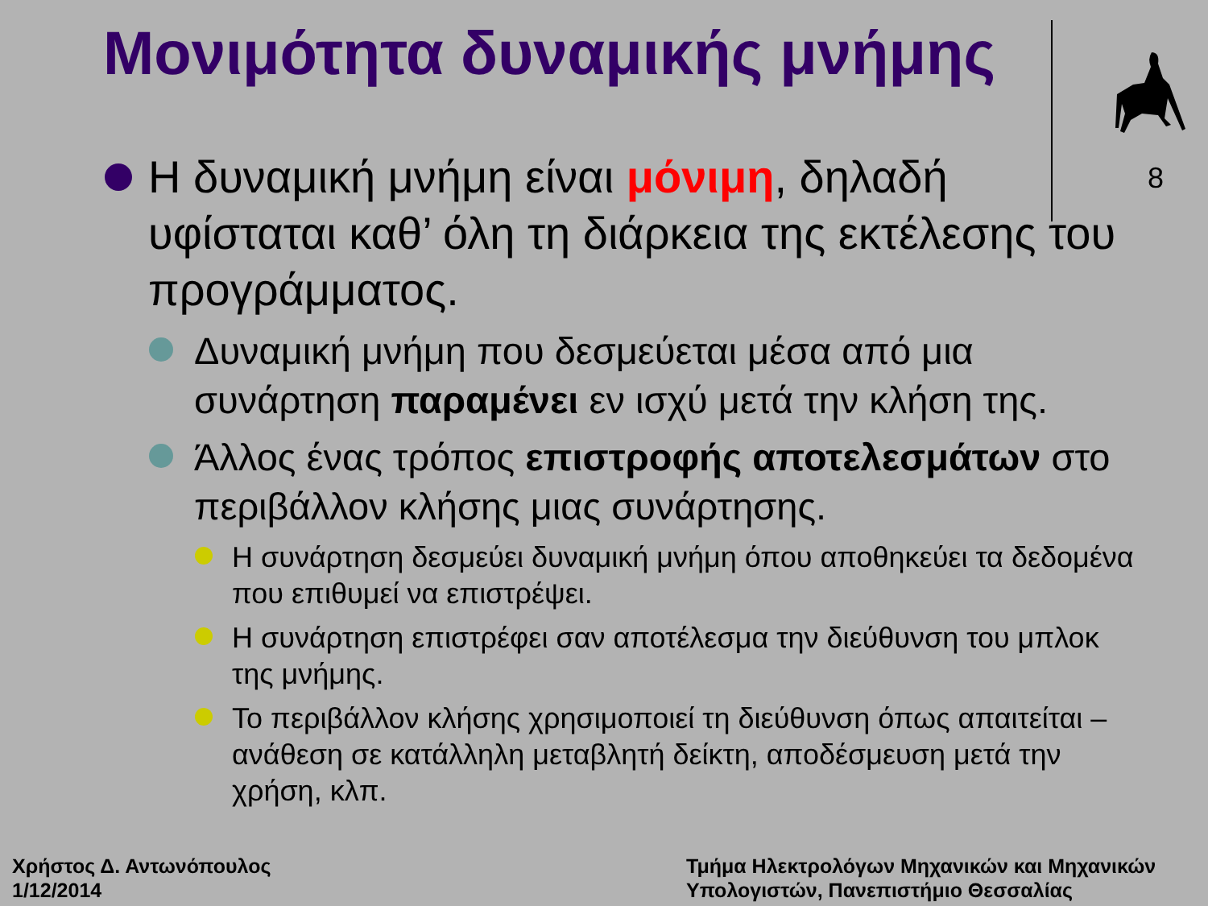Μονιμότητα δυναμικής μνήμης
8
Η δυναμική μνήμη είναι μόνιμη, δηλαδή υφίσταται καθ’ όλη τη διάρκεια της εκτέλεσης του προγράμματος.
Δυναμική μνήμη που δεσμεύεται μέσα από μια συνάρτηση παραμένει εν ισχύ μετά την κλήση της.
Άλλος ένας τρόπος επιστροφής αποτελεσμάτων στο περιβάλλον κλήσης μιας συνάρτησης.
Η συνάρτηση δεσμεύει δυναμική μνήμη όπου αποθηκεύει τα δεδομένα που επιθυμεί να επιστρέψει.
Η συνάρτηση επιστρέφει σαν αποτέλεσμα την διεύθυνση του μπλοκ της μνήμης.
Το περιβάλλον κλήσης χρησιμοποιεί τη διεύθυνση όπως απαιτείται – ανάθεση σε κατάλληλη μεταβλητή δείκτη, αποδέσμευση μετά την χρήση, κλπ.
Χρήστος Δ. Αντωνόπουλος
1/12/2014
Τμήμα Ηλεκτρολόγων Μηχανικών και Μηχανικών
Υπολογιστών, Πανεπιστήμιο Θεσσαλίας